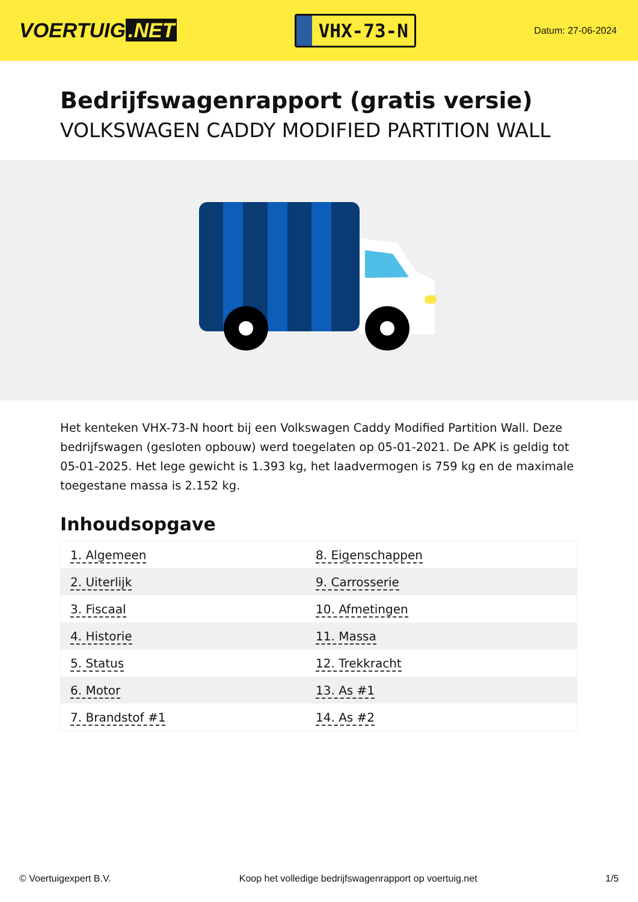VOERTUIG.NET
VHX-73-N
Datum: 27-06-2024
Bedrijfswagenrapport (gratis versie)
VOLKSWAGEN CADDY MODIFIED PARTITION WALL
Het kenteken VHX-73-N hoort bij een Volkswagen Caddy Modified Partition Wall. Deze bedrijfswagen (gesloten opbouw) werd toegelaten op 05-01-2021. De APK is geldig tot 05-01-2025. Het lege gewicht is 1.393 kg, het laadvermogen is 759 kg en de maximale toegestane massa is 2.152 kg.
Inhoudsopgave
| 1. Algemeen | 8. Eigenschappen |
| 2. Uiterlijk | 9. Carrosserie |
| 3. Fiscaal | 10. Afmetingen |
| 4. Historie | 11. Massa |
| 5. Status | 12. Trekkracht |
| 6. Motor | 13. As #1 |
| 7. Brandstof #1 | 14. As #2 |
© Voertuigexpert B.V. Koop het volledige bedrijfswagenrapport op voertuig.net 1/5